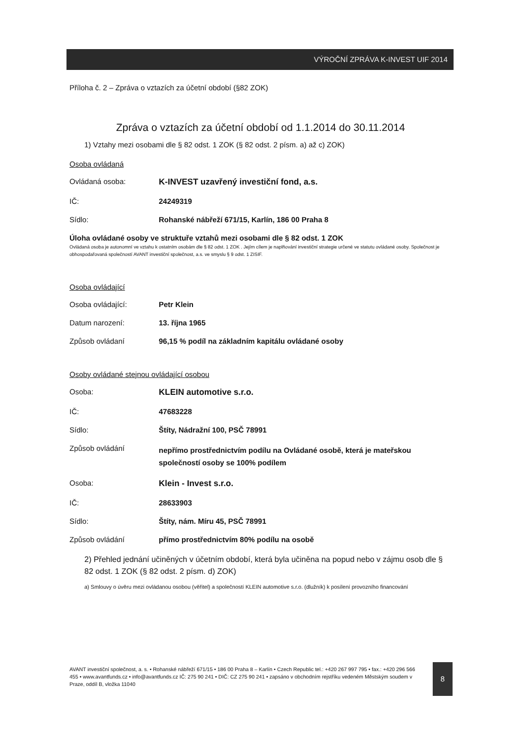VÝROČNÍ ZPRÁVA K-INVEST UIF 2014
Příloha č. 2 – Zpráva o vztazích za účetní období (§82 ZOK)
Zpráva o vztazích za účetní období od 1.1.2014 do 30.11.2014
1) Vztahy mezi osobami dle § 82 odst. 1 ZOK (§ 82 odst. 2 písm. a) až c) ZOK)
Osoba ovládaná
Ovládaná osoba: K-INVEST uzavřený investiční fond, a.s.
IČ: 24249319
Sídlo: Rohanské nábřeží 671/15, Karlín, 186 00 Praha 8
Úloha ovládané osoby ve struktuře vztahů mezi osobami dle § 82 odst. 1 ZOK
Ovládaná osoba je autonomní ve vztahu k ostatním osobám dle § 82 odst. 1 ZOK . Jejím cílem je naplňování investiční strategie určené ve statutu ovládané osoby. Společnost je obhospodařovaná společností AVANT investiční společnost, a.s. ve smyslu § 9 odst. 1 ZISIF.
Osoba ovládající
Osoba ovládající: Petr Klein
Datum narození: 13. října 1965
Způsob ovládaní 96,15 % podíl na základním kapitálu ovládané osoby
Osoby ovládané stejnou ovládající osobou
Osoba: KLEIN automotive s.r.o.
IČ: 47683228
Sídlo: Štíty, Nádražní 100, PSČ 78991
Způsob ovládání nepřímo prostřednictvím podílu na Ovládané osobě, která je mateřskou společností osoby se 100% podílem
Osoba: Klein - Invest s.r.o.
IČ: 28633903
Sídlo: Štíty, nám. Míru 45, PSČ 78991
Způsob ovládání přímo prostřednictvím 80% podílu na osobě
2) Přehled jednání učiněných v účetním období, která byla učiněna na popud nebo v zájmu osob dle § 82 odst. 1 ZOK (§ 82 odst. 2 písm. d) ZOK)
a) Smlouvy o úvěru mezi ovládanou osobou (věřitel) a společností KLEIN automotive s.r.o. (dlužník) k posílení provozního financování
AVANT investiční společnost, a. s. • Rohanské nábřeží 671/15 • 186 00 Praha 8 – Karlín • Czech Republic tel.: +420 267 997 795 • fax.: +420 296 566 455 • www.avantfunds.cz • info@avantfunds.cz IČ: 275 90 241 • DIČ: CZ 275 90 241 • zapsáno v obchodním rejstříku vedeném Městským soudem v Praze, oddíl B, vložka 11040
8